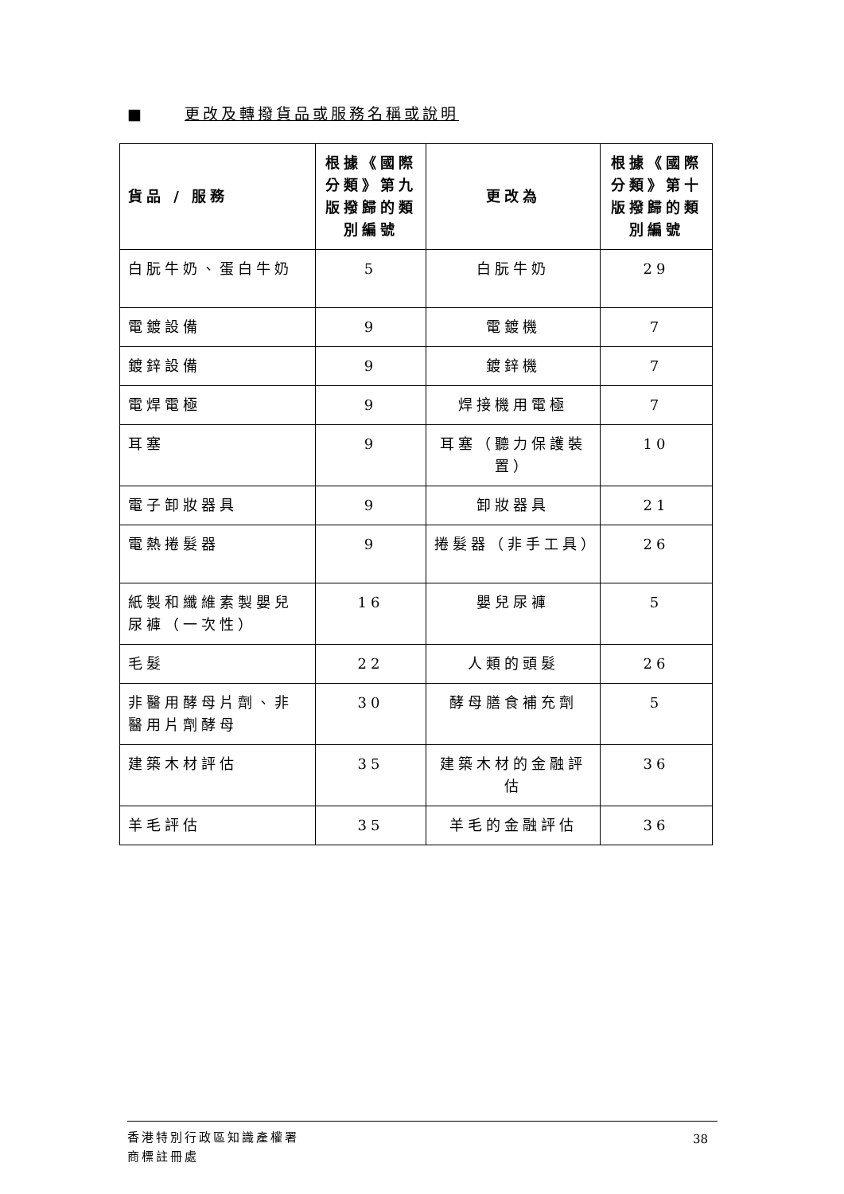■ 更改及轉撥貨品或服務名稱或說明
| 貨品 / 服務 | 根據《國際分類》第九版撥歸的類別編號 | 更改為 | 根據《國際分類》第十版撥歸的類別編號 |
| --- | --- | --- | --- |
| 白朊牛奶、蛋白牛奶 | 5 | 白朊牛奶 | 29 |
| 電鍍設備 | 9 | 電鍍機 | 7 |
| 鍍鋅設備 | 9 | 鍍鋅機 | 7 |
| 電焊電極 | 9 | 焊接機用電極 | 7 |
| 耳塞 | 9 | 耳塞（聽力保護裝置） | 10 |
| 電子卸妝器具 | 9 | 卸妝器具 | 21 |
| 電熱捲髮器 | 9 | 捲髮器（非手工具） | 26 |
| 紙製和纖維素製嬰兒尿褲（一次性） | 16 | 嬰兒尿褲 | 5 |
| 毛髮 | 22 | 人類的頭髮 | 26 |
| 非醫用酵母片劑、非醫用片劑酵母 | 30 | 酵母膳食補充劑 | 5 |
| 建築木材評估 | 35 | 建築木材的金融評估 | 36 |
| 羊毛評估 | 35 | 羊毛的金融評估 | 36 |
香港特別行政區知識產權署
商標註冊處
38